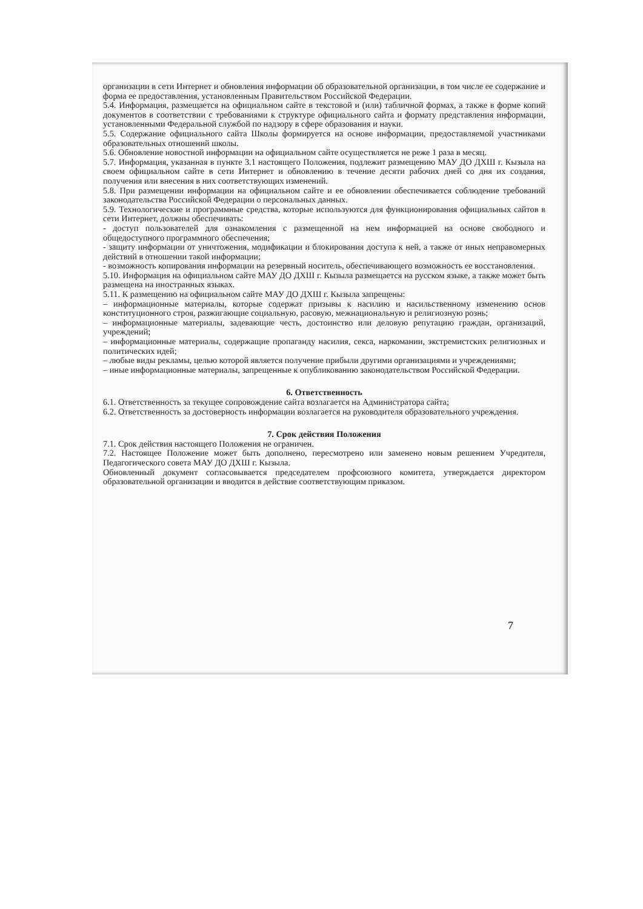организации в сети Интернет и обновления информации об образовательной организации, в том числе ее содержание и форма ее предоставления, установленным Правительством Российской Федерации.
5.4. Информация, размещается на официальном сайте в текстовой и (или) табличной формах, а также в форме копий документов в соответствии с требованиями к структуре официального сайта и формату представления информации, установленными Федеральной службой по надзору в сфере образования и науки.
5.5. Содержание официального сайта Школы формируется на основе информации, предоставляемой участниками образовательных отношений школы.
5.6. Обновление новостной информации на официальном сайте осуществляется не реже 1 раза в месяц.
5.7. Информация, указанная в пункте 3.1 настоящего Положения, подлежит размещению МАУ ДО ДХШ г. Кызыла на своем официальном сайте в сети Интернет и обновлению в течение десяти рабочих дней со дня их создания, получения или внесения в них соответствующих изменений.
5.8. При размещении информации на официальном сайте и ее обновлении обеспечивается соблюдение требований законодательства Российской Федерации о персональных данных.
5.9. Технологические и программные средства, которые используются для функционирования официальных сайтов в сети Интернет, должны обеспечивать:
- доступ пользователей для ознакомления с размещенной на нем информацией на основе свободного и общедоступного программного обеспечения;
- защиту информации от уничтожения, модификации и блокирования доступа к ней, а также от иных неправомерных действий в отношении такой информации;
- возможность копирования информации на резервный носитель, обеспечивающего возможность ее восстановления.
5.10. Информация на официальном сайте МАУ ДО ДХШ г. Кызыла размещается на русском языке, а также может быть размещена на иностранных языках.
5.11. К размещению на официальном сайте МАУ ДО ДХШ г. Кызыла запрещены:
– информационные материалы, которые содержат призывы к насилию и насильственному изменению основ конституционного строя, разжигающие социальную, расовую, межнациональную и религиозную рознь;
– информационные материалы, задевающие честь, достоинство или деловую репутацию граждан, организаций, учреждений;
– информационные материалы, содержащие пропаганду насилия, секса, наркомании, экстремистских религиозных и политических идей;
– любые виды рекламы, целью которой является получение прибыли другими организациями и учреждениями;
– иные информационные материалы, запрещенные к опубликованию законодательством Российской Федерации.
6. Ответственность
6.1. Ответственность за текущее сопровождение сайта возлагается на Администратора сайта;
6.2. Ответственность за достоверность информации возлагается на руководителя образовательного учреждения.
7. Срок действия Положения
7.1. Срок действия настоящего Положения не ограничен.
7.2. Настоящее Положение может быть дополнено, пересмотрено или заменено новым решением Учредителя, Педагогического совета МАУ ДО ДХШ г. Кызыла.
Обновленный документ согласовывается председателем профсоюзного комитета, утверждается директором образовательной организации и вводится в действие соответствующим приказом.
7